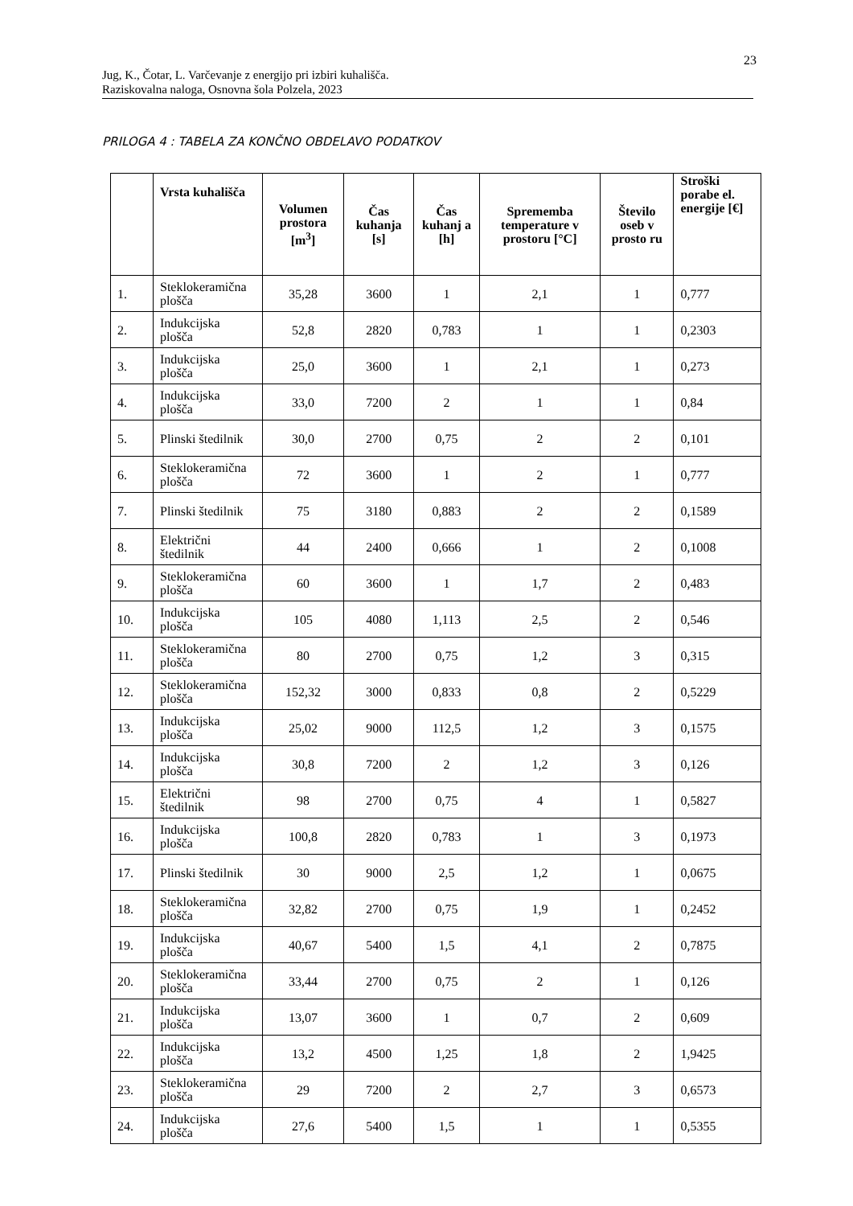23
Jug, K., Čotar, L. Varčevanje z energijo pri izbiri kuhališča.
Raziskovalna naloga, Osnovna šola Polzela, 2023
PRILOGA 4 : TABELA ZA KONČNO OBDELAVO PODATKOV
| | Vrsta kuhališča | Volumen prostora [m<sup>3</sup>] | Čas kuhanja [s] | Čas kuhanj a [h] | Sprememba temperature v prostoru [°C] | Število oseb v prosto ru | Stroški porabe el. energije [€] |
| --- | --- | --- | --- | --- | --- | --- | --- |
| 1. | Steklokeramična plošča | 35,28 | 3600 | 1 | 2,1 | 1 | 0,777 |
| 2. | Indukcijska plošča | 52,8 | 2820 | 0,783 | 1 | 1 | 0,2303 |
| 3. | Indukcijska plošča | 25,0 | 3600 | 1 | 2,1 | 1 | 0,273 |
| 4. | Indukcijska plošča | 33,0 | 7200 | 2 | 1 | 1 | 0,84 |
| 5. | Plinski štedilnik | 30,0 | 2700 | 0,75 | 2 | 2 | 0,101 |
| 6. | Steklokeramična plošča | 72 | 3600 | 1 | 2 | 1 | 0,777 |
| 7. | Plinski štedilnik | 75 | 3180 | 0,883 | 2 | 2 | 0,1589 |
| 8. | Električni štedilnik | 44 | 2400 | 0,666 | 1 | 2 | 0,1008 |
| 9. | Steklokeramična plošča | 60 | 3600 | 1 | 1,7 | 2 | 0,483 |
| 10. | Indukcijska plošča | 105 | 4080 | 1,113 | 2,5 | 2 | 0,546 |
| 11. | Steklokeramična plošča | 80 | 2700 | 0,75 | 1,2 | 3 | 0,315 |
| 12. | Steklokeramična plošča | 152,32 | 3000 | 0,833 | 0,8 | 2 | 0,5229 |
| 13. | Indukcijska plošča | 25,02 | 9000 | 112,5 | 1,2 | 3 | 0,1575 |
| 14. | Indukcijska plošča | 30,8 | 7200 | 2 | 1,2 | 3 | 0,126 |
| 15. | Električni štedilnik | 98 | 2700 | 0,75 | 4 | 1 | 0,5827 |
| 16. | Indukcijska plošča | 100,8 | 2820 | 0,783 | 1 | 3 | 0,1973 |
| 17. | Plinski štedilnik | 30 | 9000 | 2,5 | 1,2 | 1 | 0,0675 |
| 18. | Steklokeramična plošča | 32,82 | 2700 | 0,75 | 1,9 | 1 | 0,2452 |
| 19. | Indukcijska plošča | 40,67 | 5400 | 1,5 | 4,1 | 2 | 0,7875 |
| 20. | Steklokeramična plošča | 33,44 | 2700 | 0,75 | 2 | 1 | 0,126 |
| 21. | Indukcijska plošča | 13,07 | 3600 | 1 | 0,7 | 2 | 0,609 |
| 22. | Indukcijska plošča | 13,2 | 4500 | 1,25 | 1,8 | 2 | 1,9425 |
| 23. | Steklokeramična plošča | 29 | 7200 | 2 | 2,7 | 3 | 0,6573 |
| 24. | Indukcijska plošča | 27,6 | 5400 | 1,5 | 1 | 1 | 0,5355 |